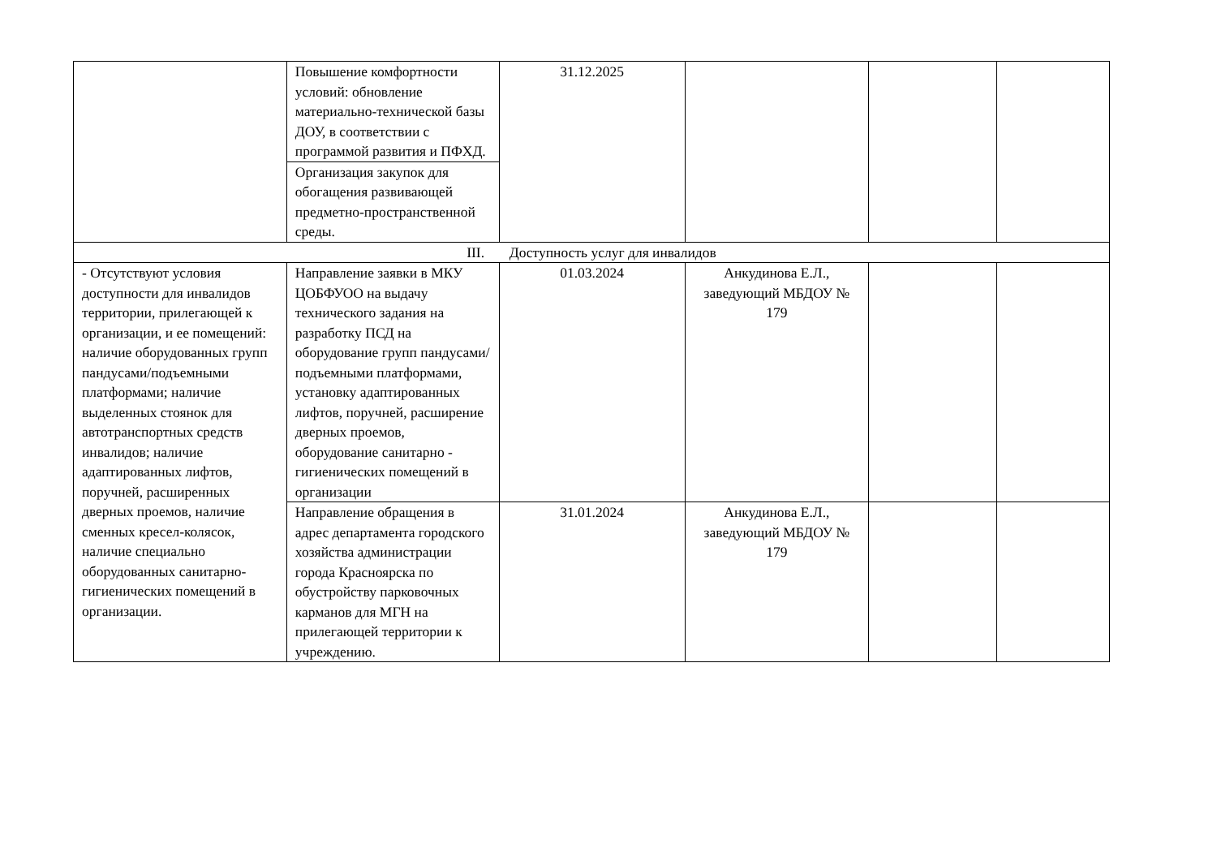| | Повышение комфортности условий: обновление материально-технической базы ДОУ, в соответствии с программой развития и ПФХД. | 31.12.2025 | | | |
| | Организация закупок для обогащения развивающей предметно-пространственной среды. | | | | |
| III. Доступность услуг для инвалидов | | | | | |
| - Отсутствуют условия доступности для инвалидов территории, прилегающей к организации, и ее помещений: наличие оборудованных групп пандусами/подъемными платформами; наличие выделенных стоянок для автотранспортных средств инвалидов; наличие адаптированных лифтов, поручней, расширенных дверных проемов, наличие сменных кресел-колясок, наличие специально оборудованных санитарно-гигиенических помещений в организации. | Направление заявки в МКУ ЦОБФУОО на выдачу технического задания на разработку ПСД на оборудование групп пандусами/подъемными платформами, установку адаптированных лифтов, поручней, расширение дверных проемов, оборудование санитарно - гигиенических помещений в организации | 01.03.2024 | Анкудинова Е.Л., заведующий МБДОУ № 179 | | |
| | Направление обращения в адрес департамента городского хозяйства администрации города Красноярска по обустройству парковочных карманов для МГН на прилегающей территории к учреждению. | 31.01.2024 | Анкудинова Е.Л., заведующий МБДОУ № 179 | | |